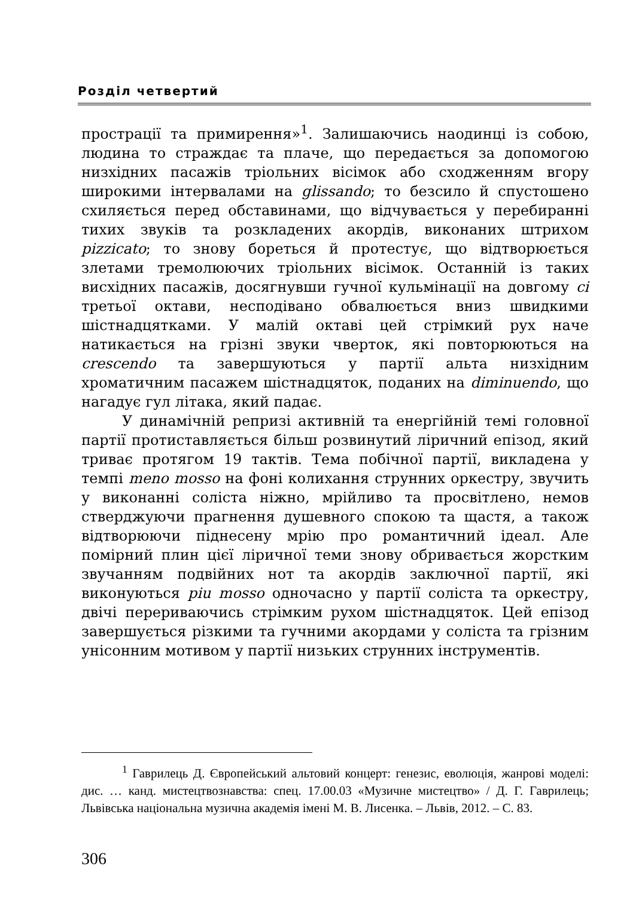Розділ четвертий
прострації та примирення»<sup>1</sup>. Залишаючись наодинці із собою, людина то страждає та плаче, що передається за допомогою низхідних пасажів тріольних вісімок або сходженням вгору широкими інтервалами на glissando; то безсило й спустошено схиляється перед обставинами, що відчувається у перебиранні тихих звуків та розкладених акордів, виконаних штрихом pizzicato; то знову бореться й протестує, що відтворюється злетами тремолюючих тріольних вісімок. Останній із таких висхідних пасажів, досягнувши гучної кульмінації на довгому сі третьої октави, несподівано обвалюється вниз швидкими шістнадцятками. У малій октаві цей стрімкий рух наче натикається на грізні звуки чверток, які повторюються на crescendo та завершуються у партії альта низхідним хроматичним пасажем шістнадцяток, поданих на diminuendo, що нагадує гул літака, який падає.
У динамічній репризі активній та енергійній темі головної партії протиставляється більш розвинутий ліричний епізод, який триває протягом 19 тактів. Тема побічної партії, викладена у темпі meno mosso на фоні колихання струнних оркестру, звучить у виконанні соліста ніжно, мрійливо та просвітлено, немов стверджуючи прагнення душевного спокою та щастя, а також відтворюючи піднесену мрію про романтичний ідеал. Але помірний плин цієї ліричної теми знову обривається жорстким звучанням подвійних нот та акордів заключної партії, які виконуються piu mosso одночасно у партії соліста та оркестру, двічі перериваючись стрімким рухом шістнадцяток. Цей епізод завершується різкими та гучними акордами у соліста та грізним унісонним мотивом у партії низьких струнних інструментів.
<sup>1</sup> Гаврилець Д. Європейський альтовий концерт: генезис, еволюція, жанрові моделі: дис. … канд. мистецтвознавства: спец. 17.00.03 «Музичне мистецтво» / Д. Г. Гаврилець; Львівська національна музична академія імені М. В. Лисенка. – Львів, 2012. – С. 83.
306